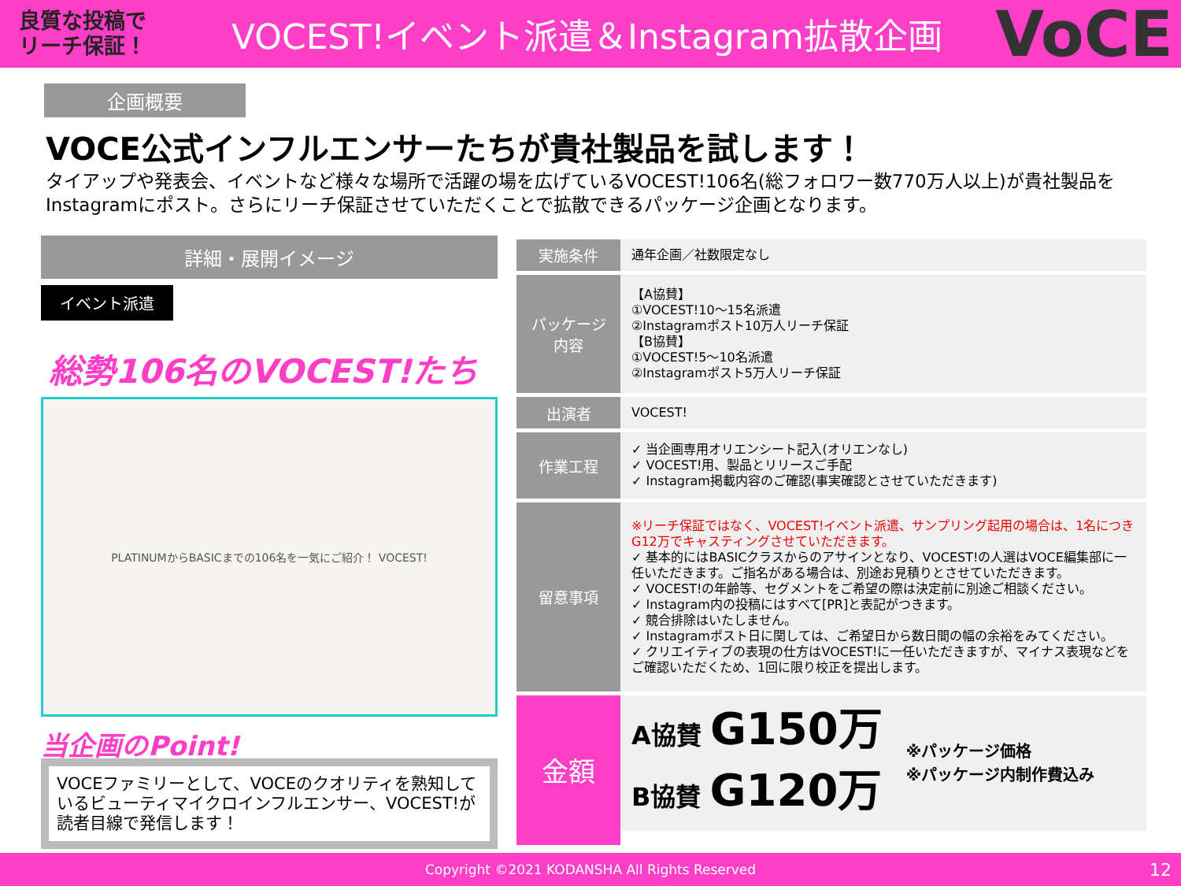良質な投稿で
リーチ保証！
VOCEST!イベント派遣＆Instagram拡散企画
VoCE
企画概要
VOCE公式インフルエンサーたちが貴社製品を試します！
タイアップや発表会、イベントなど様々な場所で活躍の場を広げているVOCEST!106名(総フォロワー数770万人以上)が貴社製品をInstagramにポスト。さらにリーチ保証させていただくことで拡散できるパッケージ企画となります。
詳細・展開イメージ
イベント派遣
総勢106名のVOCEST!たち
PLATINUMからBASICまでの106名を一気にご紹介！ VOCEST!
当企画のPoint!
VOCEファミリーとして、VOCEのクオリティを熟知しているビューティマイクロインフルエンサー、VOCEST!が読者目線で発信します！
| 実施条件 | 通年企画／社数限定なし |
| パッケージ 内容 | 【A協賛】 ①VOCEST!10～15名派遣 ②Instagramポスト10万人リーチ保証 【B協賛】 ①VOCEST!5～10名派遣 ②Instagramポスト5万人リーチ保証 |
| 出演者 | VOCEST! |
| 作業工程 | ✓ 当企画専用オリエンシート記入(オリエンなし) ✓ VOCEST!用、製品とリリースご手配 ✓ Instagram掲載内容のご確認(事実確認とさせていただきます) |
| 留意事項 | ※リーチ保証ではなく、VOCEST!イベント派遣、サンプリング起用の場合は、1名につきG12万でキャスティングさせていただきます。 ✓ 基本的にはBASICクラスからのアサインとなり、VOCEST!の人選はVOCE編集部に一任いただきます。ご指名がある場合は、別途お見積りとさせていただきます。 ✓ VOCEST!の年齢等、セグメントをご希望の際は決定前に別途ご相談ください。 ✓ Instagram内の投稿にはすべて[PR]と表記がつきます。 ✓ 競合排除はいたしません。 ✓ Instagramポスト日に関しては、ご希望日から数日間の幅の余裕をみてください。 ✓ クリエイティブの表現の仕方はVOCEST!に一任いただきますが、マイナス表現などをご確認いただくため、1回に限り校正を提出します。 |
| 金額 | A協賛 G150万 B協賛 G120万 ※パッケージ価格 ※パッケージ内制作費込み |
Copyright ©2021 KODANSHA All Rights Reserved 12